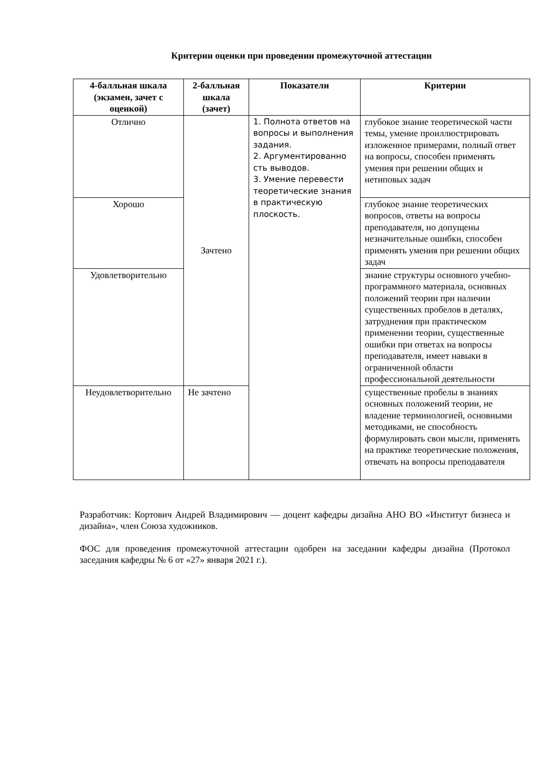Критерии оценки при проведении промежуточной аттестации
| 4-балльная шкала (экзамен, зачет с оценкой) | 2-балльная шкала (зачет) | Показатели | Критерии |
| --- | --- | --- | --- |
| Отлично | Зачтено | 1. Полнота ответов на вопросы и выполнения задания. 2. Аргументированно сть выводов. 3. Умение перевести теоретические знания в практическую плоскость. | глубокое знание теоретической части темы, умение проиллюстрировать изложенное примерами, полный ответ на вопросы, способен применять умения при решении общих и нетиповых задач |
| Хорошо | | | глубокое знание теоретических вопросов, ответы на вопросы преподавателя, но допущены незначительные ошибки, способен применять умения при решении общих задач |
| Удовлетворительно | | | знание структуры основного учебно-программного материала, основных положений теории при наличии существенных пробелов в деталях, затруднения при практическом применении теории, существенные ошибки при ответах на вопросы преподавателя, имеет навыки в ограниченной области профессиональной деятельности |
| Неудовлетворительно | Не зачтено | | существенные пробелы в знаниях основных положений теории, не владение терминологией, основными методиками, не способность формулировать свои мысли, применять на практике теоретические положения, отвечать на вопросы преподавателя |
Разработчик: Кортович Андрей Владимирович — доцент кафедры дизайна АНО ВО «Институт бизнеса и дизайна», член Союза художников.
ФОС для проведения промежуточной аттестации одобрен на заседании кафедры дизайна (Протокол заседания кафедры № 6 от «27» января 2021 г.).